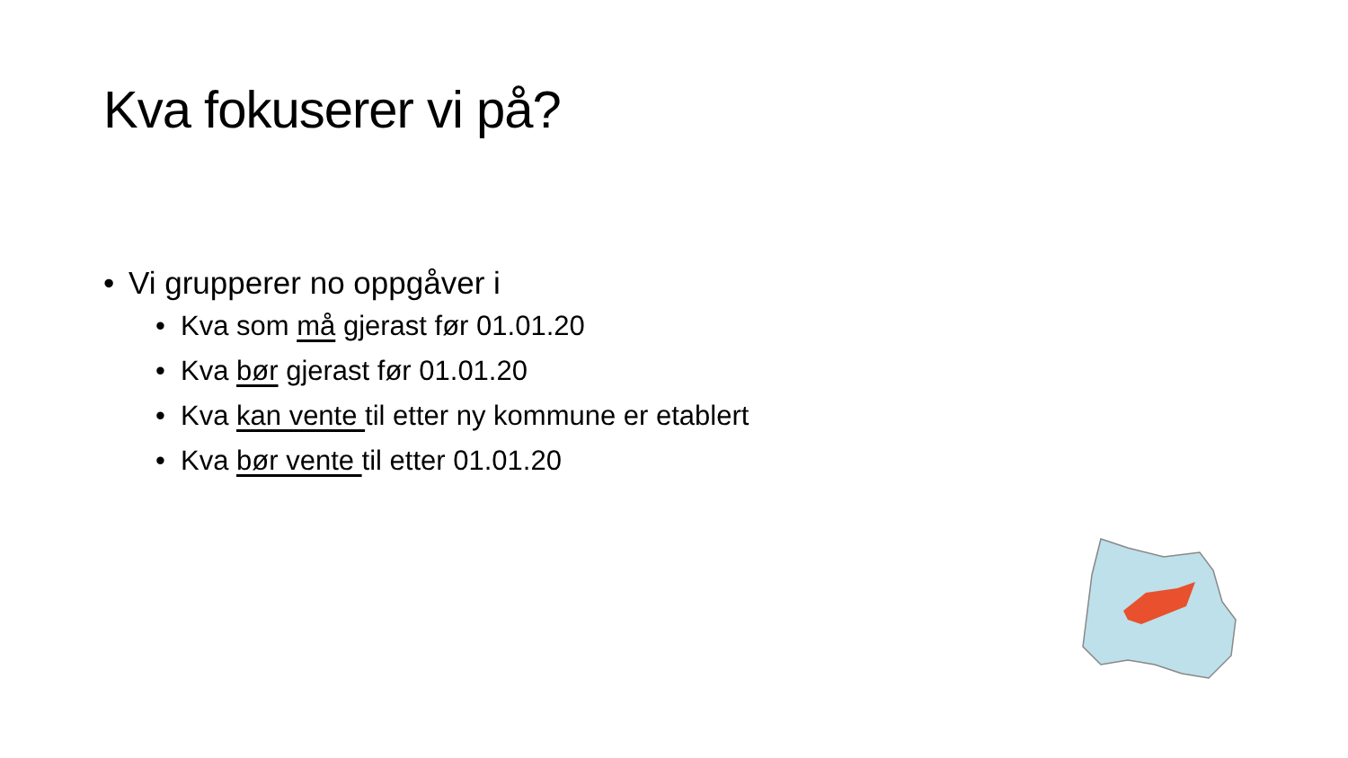Kva fokuserer vi på?
• Vi grupperer no oppgåver i
• Kva som må gjerast før 01.01.20
• Kva bør gjerast før 01.01.20
• Kva kan vente til etter ny kommune er etablert
• Kva bør vente til etter 01.01.20